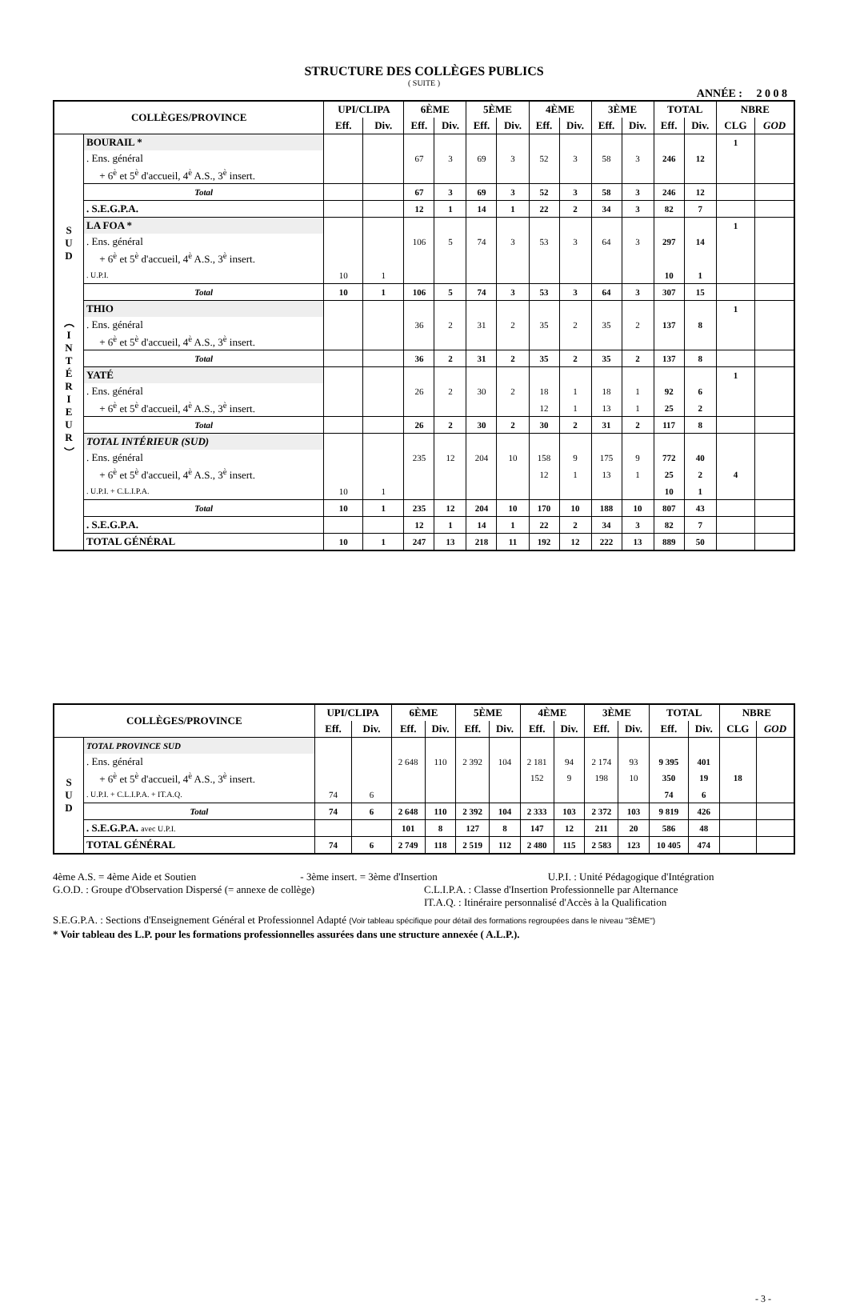STRUCTURE DES COLLÈGES PUBLICS
( SUITE )
ANNÉE : 2 0 0 8
| COLLÈGES/PROVINCE | | UPI/CLIPA | | 6ÈME | | 5ÈME | | 4ÈME | | 3ÈME | | TOTAL | | NBRE | |
| --- | --- | --- | --- | --- | --- | --- | --- | --- | --- | --- | --- | --- | --- | --- | --- |
| | | Eff. | Div. | Eff. | Div. | Eff. | Div. | Eff. | Div. | Eff. | Div. | Eff. | Div. | CLG | GOD |
| S U D ︵ I N T É R I E U R ︶ | BOURAIL * | | | | | | | | | | | | | 1 | |
| | . Ens. général | | | 67 | 3 | 69 | 3 | 52 | 3 | 58 | 3 | 246 | 12 | | |
| | + 6<sup>è</sup> et 5<sup>è</sup> d'accueil, 4<sup>è</sup> A.S., 3<sup>è</sup> insert. | | | | | | | | | | | | | | |
| | Total | | | 67 | 3 | 69 | 3 | 52 | 3 | 58 | 3 | 246 | 12 | | |
| | . S.E.G.P.A. | | | 12 | 1 | 14 | 1 | 22 | 2 | 34 | 3 | 82 | 7 | | |
| | LA FOA * | | | | | | | | | | | | | 1 | |
| | . Ens. général | | | 106 | 5 | 74 | 3 | 53 | 3 | 64 | 3 | 297 | 14 | | |
| | + 6<sup>è</sup> et 5<sup>è</sup> d'accueil, 4<sup>è</sup> A.S., 3<sup>è</sup> insert. | | | | | | | | | | | | | | |
| | . U.P.I. | 10 | 1 | | | | | | | | | 10 | 1 | | |
| | Total | 10 | 1 | 106 | 5 | 74 | 3 | 53 | 3 | 64 | 3 | 307 | 15 | | |
| | THIO | | | | | | | | | | | | | 1 | |
| | . Ens. général | | | 36 | 2 | 31 | 2 | 35 | 2 | 35 | 2 | 137 | 8 | | |
| | + 6<sup>è</sup> et 5<sup>è</sup> d'accueil, 4<sup>è</sup> A.S., 3<sup>è</sup> insert. | | | | | | | | | | | | | | |
| | Total | | | 36 | 2 | 31 | 2 | 35 | 2 | 35 | 2 | 137 | 8 | | |
| | YATÉ | | | | | | | | | | | | | 1 | |
| | . Ens. général | | | 26 | 2 | 30 | 2 | 18 | 1 | 18 | 1 | 92 | 6 | | |
| | + 6<sup>è</sup> et 5<sup>è</sup> d'accueil, 4<sup>è</sup> A.S., 3<sup>è</sup> insert. | | | | | | | 12 | 1 | 13 | 1 | 25 | 2 | | |
| | Total | | | 26 | 2 | 30 | 2 | 30 | 2 | 31 | 2 | 117 | 8 | | |
| | TOTAL INTÉRIEUR (SUD) | | | | | | | | | | | | | | |
| | . Ens. général | | | 235 | 12 | 204 | 10 | 158 | 9 | 175 | 9 | 772 | 40 | | |
| | + 6<sup>è</sup> et 5<sup>è</sup> d'accueil, 4<sup>è</sup> A.S., 3<sup>è</sup> insert. | | | | | | | 12 | 1 | 13 | 1 | 25 | 2 | 4 | |
| | . U.P.I. + C.L.I.P.A. | 10 | 1 | | | | | | | | | 10 | 1 | | |
| | Total | 10 | 1 | 235 | 12 | 204 | 10 | 170 | 10 | 188 | 10 | 807 | 43 | | |
| | . S.E.G.P.A. | | | 12 | 1 | 14 | 1 | 22 | 2 | 34 | 3 | 82 | 7 | | |
| | TOTAL GÉNÉRAL | 10 | 1 | 247 | 13 | 218 | 11 | 192 | 12 | 222 | 13 | 889 | 50 | | |
| COLLÈGES/PROVINCE | | UPI/CLIPA | | 6ÈME | | 5ÈME | | 4ÈME | | 3ÈME | | TOTAL | | NBRE | |
| --- | --- | --- | --- | --- | --- | --- | --- | --- | --- | --- | --- | --- | --- | --- | --- |
| | | Eff. | Div. | Eff. | Div. | Eff. | Div. | Eff. | Div. | Eff. | Div. | Eff. | Div. | CLG | GOD |
| S U D | TOTAL PROVINCE SUD | | | | | | | | | | | | | | |
| | . Ens. général | | | 2 648 | 110 | 2 392 | 104 | 2 181 | 94 | 2 174 | 93 | 9 395 | 401 | | |
| | + 6<sup>è</sup> et 5<sup>è</sup> d'accueil, 4<sup>è</sup> A.S., 3<sup>è</sup> insert. | | | | | | | 152 | 9 | 198 | 10 | 350 | 19 | 18 | |
| | . U.P.I. + C.L.I.P.A. + IT.A.Q. | 74 | 6 | | | | | | | | | 74 | 6 | | |
| | Total | 74 | 6 | 2 648 | 110 | 2 392 | 104 | 2 333 | 103 | 2 372 | 103 | 9 819 | 426 | | |
| | . S.E.G.P.A. avec U.P.I. | | | 101 | 8 | 127 | 8 | 147 | 12 | 211 | 20 | 586 | 48 | | |
| | TOTAL GÉNÉRAL | 74 | 6 | 2 749 | 118 | 2 519 | 112 | 2 480 | 115 | 2 583 | 123 | 10 405 | 474 | | |
4ème A.S. = 4ème Aide et Soutien - 3ème insert. = 3ème d'Insertion U.P.I. : Unité Pédagogique d'Intégration
G.O.D. : Groupe d'Observation Dispersé (= annexe de collège) C.L.I.P.A. : Classe d'Insertion Professionnelle par Alternance
IT.A.Q. : Itinéraire personnalisé d'Accès à la Qualification
S.E.G.P.A. : Sections d'Enseignement Général et Professionnel Adapté (Voir tableau spécifique pour détail des formations regroupées dans le niveau "3ÈME")
* Voir tableau des L.P. pour les formations professionnelles assurées dans une structure annexée ( A.L.P.).
- 3 -